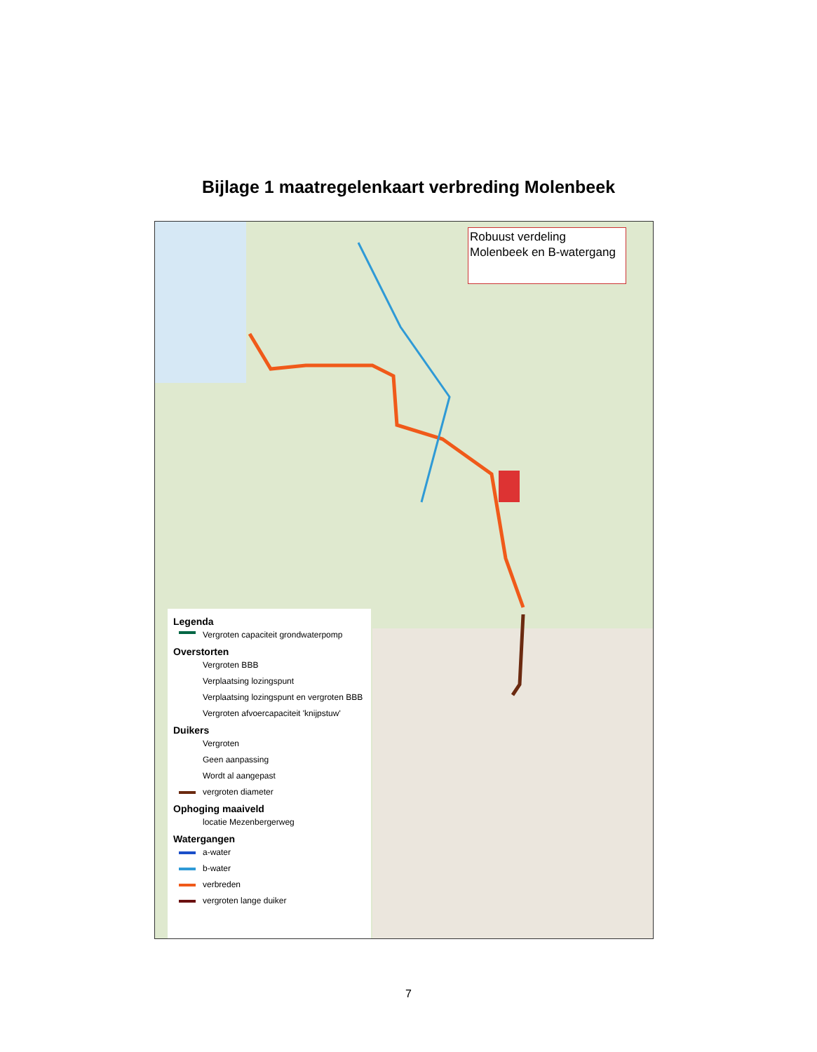Bijlage 1 maatregelenkaart verbreding Molenbeek
Robuust verdeling
Molenbeek en B-watergang
Legenda
Vergroten capaciteit grondwaterpomp
Overstorten
Vergroten BBB
Verplaatsing lozingspunt
Verplaatsing lozingspunt en vergroten BBB
Vergroten afvoercapaciteit 'knijpstuw'
Duikers
Vergroten
Geen aanpassing
Wordt al aangepast
vergroten diameter
Ophoging maaiveld
locatie Mezenbergerweg
Watergangen
a-water
b-water
verbreden
vergroten lange duiker
7